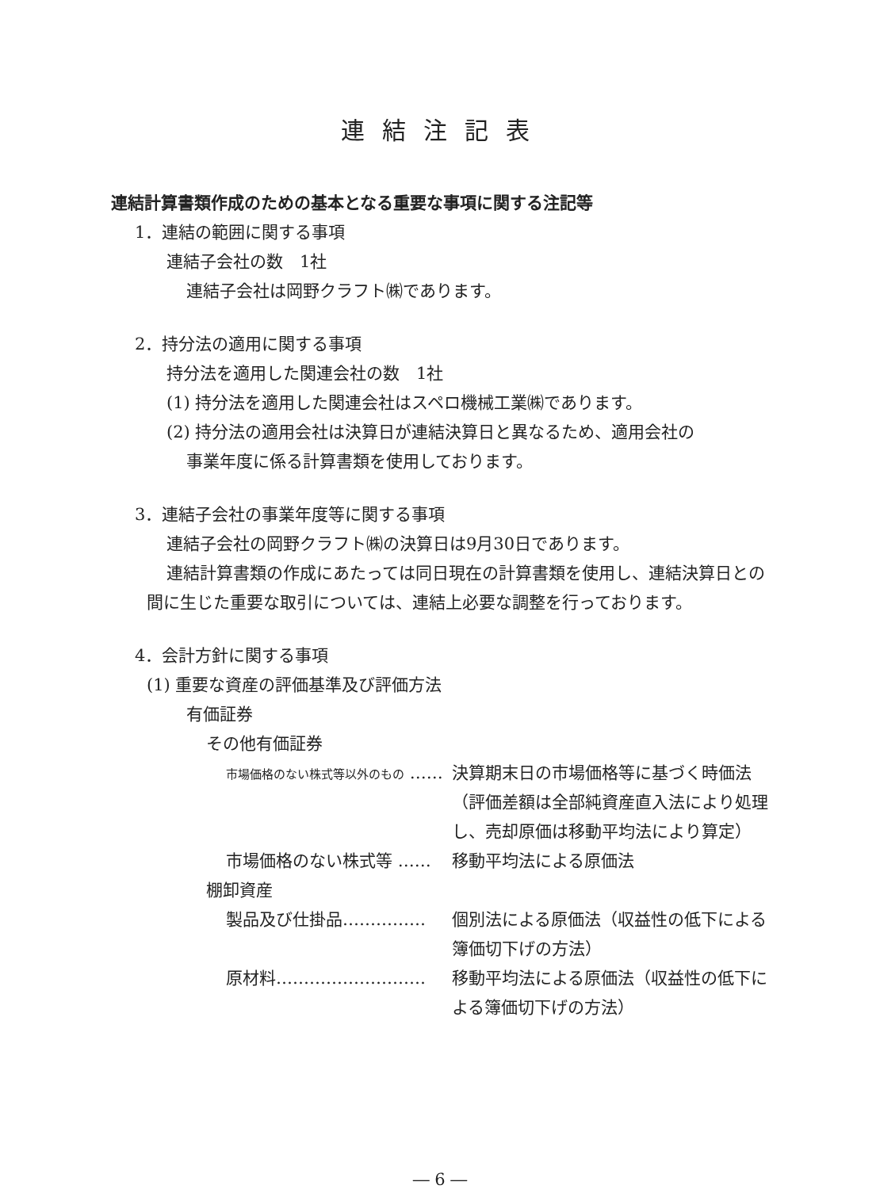連結注記表
連結計算書類作成のための基本となる重要な事項に関する注記等
1．連結の範囲に関する事項
連結子会社の数　1社
連結子会社は岡野クラフト㈱であります。
2．持分法の適用に関する事項
持分法を適用した関連会社の数　1社
(1) 持分法を適用した関連会社はスペロ機械工業㈱であります。
(2) 持分法の適用会社は決算日が連結決算日と異なるため、適用会社の
事業年度に係る計算書類を使用しております。
3．連結子会社の事業年度等に関する事項
連結子会社の岡野クラフト㈱の決算日は9月30日であります。
連結計算書類の作成にあたっては同日現在の計算書類を使用し、連結決算日との間に生じた重要な取引については、連結上必要な調整を行っております。
4．会計方針に関する事項
(1) 重要な資産の評価基準及び評価方法
有価証券
その他有価証券
市場価格のない株式等以外のもの …… 決算期末日の市場価格等に基づく時価法（評価差額は全部純資産直入法により処理し、売却原価は移動平均法により算定）
市場価格のない株式等 …… 移動平均法による原価法
棚卸資産
製品及び仕掛品…………… 個別法による原価法（収益性の低下による簿価切下げの方法）
原材料……………………… 移動平均法による原価法（収益性の低下による簿価切下げの方法）
― 6 ―